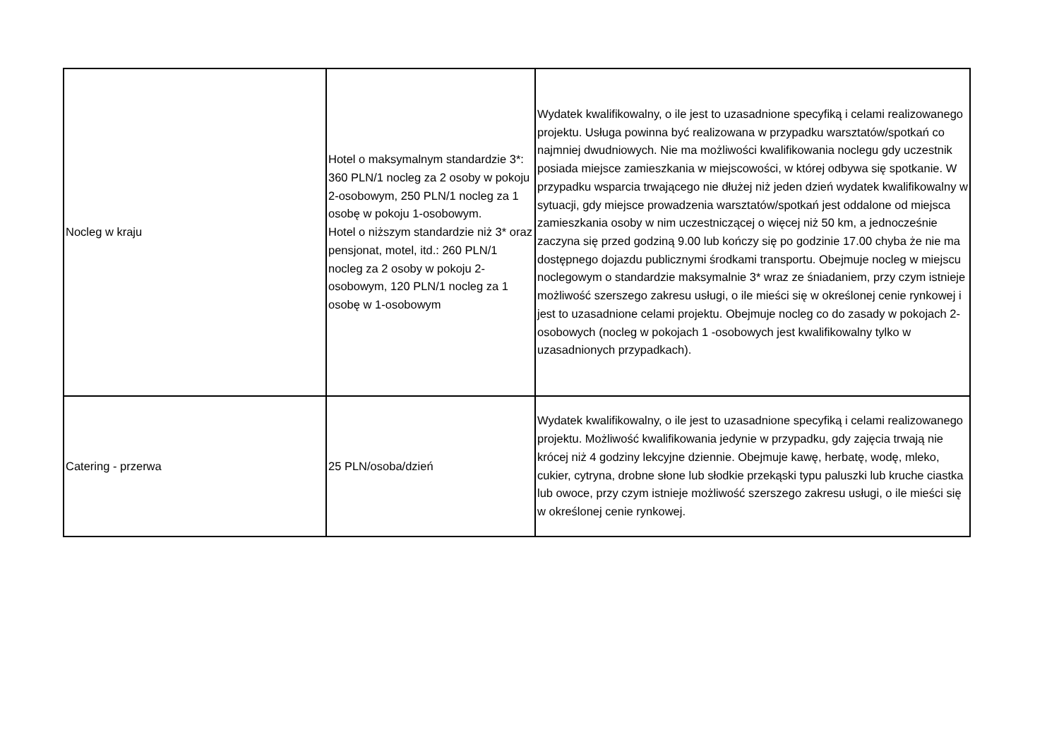| Nocleg w kraju | Hotel o maksymalnym standardzie 3*: 360 PLN/1 nocleg za 2 osoby w pokoju 2-osobowym, 250 PLN/1 nocleg za 1 osobę w pokoju 1-osobowym. Hotel o niższym standardzie niż 3* oraz pensjonat, motel, itd.: 260 PLN/1 nocleg za 2 osoby w pokoju 2-osobowym, 120 PLN/1 nocleg za 1 osobę w 1-osobowym | Wydatek kwalifikowalny, o ile jest to uzasadnione specyfiką i celami realizowanego projektu. Usługa powinna być realizowana w przypadku warsztatów/spotkań co najmniej dwudniowych. Nie ma możliwości kwalifikowania noclegu gdy uczestnik posiada miejsce zamieszkania w miejscowości, w której odbywa się spotkanie. W przypadku wsparcia trwającego nie dłużej niż jeden dzień wydatek kwalifikowalny w sytuacji, gdy miejsce prowadzenia warsztatów/spotkań jest oddalone od miejsca zamieszkania osoby w nim uczestniczącej o więcej niż 50 km, a jednocześnie zaczyna się przed godziną 9.00 lub kończy się po godzinie 17.00 chyba że nie ma dostępnego dojazdu publicznymi środkami transportu. Obejmuje nocleg w miejscu noclegowym o standardzie maksymalnie 3* wraz ze śniadaniem, przy czym istnieje możliwość szerszego zakresu usługi, o ile mieści się w określonej cenie rynkowej i jest to uzasadnione celami projektu. Obejmuje nocleg co do zasady w pokojach 2-osobowych (nocleg w pokojach 1 -osobowych jest kwalifikowalny tylko w uzasadnionych przypadkach). |
| Catering - przerwa | 25 PLN/osoba/dzień | Wydatek kwalifikowalny, o ile jest to uzasadnione specyfiką i celami realizowanego projektu. Możliwość kwalifikowania jedynie w przypadku, gdy zajęcia trwają nie krócej niż 4 godziny lekcyjne dziennie. Obejmuje kawę, herbatę, wodę, mleko, cukier, cytryna, drobne słone lub słodkie przekąski typu paluszki lub kruche ciastka lub owoce, przy czym istnieje możliwość szerszego zakresu usługi, o ile mieści się w określonej cenie rynkowej. |